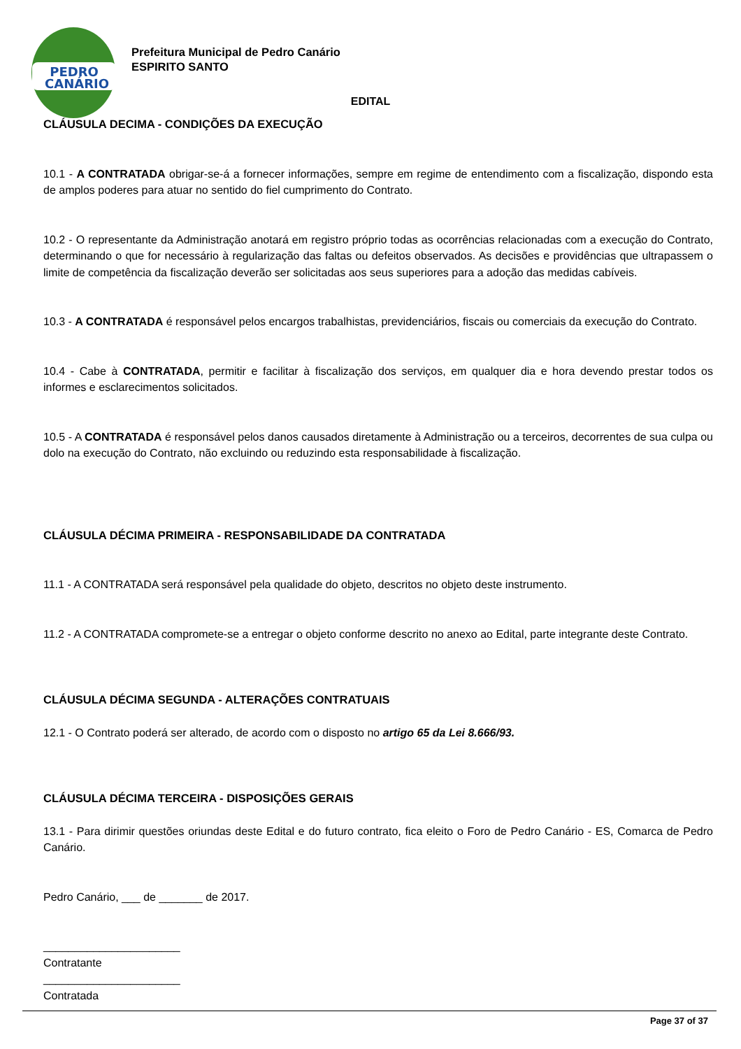PEDRO
CANÁRIO
Prefeitura Municipal de Pedro Canário
ESPIRITO SANTO
EDITAL
CLÁUSULA DECIMA - CONDIÇÕES DA EXECUÇÃO
10.1 - A CONTRATADA obrigar-se-á a fornecer informações, sempre em regime de entendimento com a fiscalização, dispondo esta de amplos poderes para atuar no sentido do fiel cumprimento do Contrato.
10.2 - O representante da Administração anotará em registro próprio todas as ocorrências relacionadas com a execução do Contrato, determinando o que for necessário à regularização das faltas ou defeitos observados. As decisões e providências que ultrapassem o limite de competência da fiscalização deverão ser solicitadas aos seus superiores para a adoção das medidas cabíveis.
10.3 - A CONTRATADA é responsável pelos encargos trabalhistas, previdenciários, fiscais ou comerciais da execução do Contrato.
10.4 - Cabe à CONTRATADA, permitir e facilitar à fiscalização dos serviços, em qualquer dia e hora devendo prestar todos os informes e esclarecimentos solicitados.
10.5 - A CONTRATADA é responsável pelos danos causados diretamente à Administração ou a terceiros, decorrentes de sua culpa ou dolo na execução do Contrato, não excluindo ou reduzindo esta responsabilidade à fiscalização.
CLÁUSULA DÉCIMA PRIMEIRA - RESPONSABILIDADE DA CONTRATADA
11.1 - A CONTRATADA será responsável pela qualidade do objeto, descritos no objeto deste instrumento.
11.2 - A CONTRATADA compromete-se a entregar o objeto conforme descrito no anexo ao Edital, parte integrante deste Contrato.
CLÁUSULA DÉCIMA SEGUNDA - ALTERAÇÕES CONTRATUAIS
12.1 - O Contrato poderá ser alterado, de acordo com o disposto no artigo 65 da Lei 8.666/93.
CLÁUSULA DÉCIMA TERCEIRA - DISPOSIÇÕES GERAIS
13.1 - Para dirimir questões oriundas deste Edital e do futuro contrato, fica eleito o Foro de Pedro Canário - ES, Comarca de Pedro Canário.
Pedro Canário, ___ de _______ de 2017.
______________________
Contratante
______________________
Contratada
Page 37 of 37